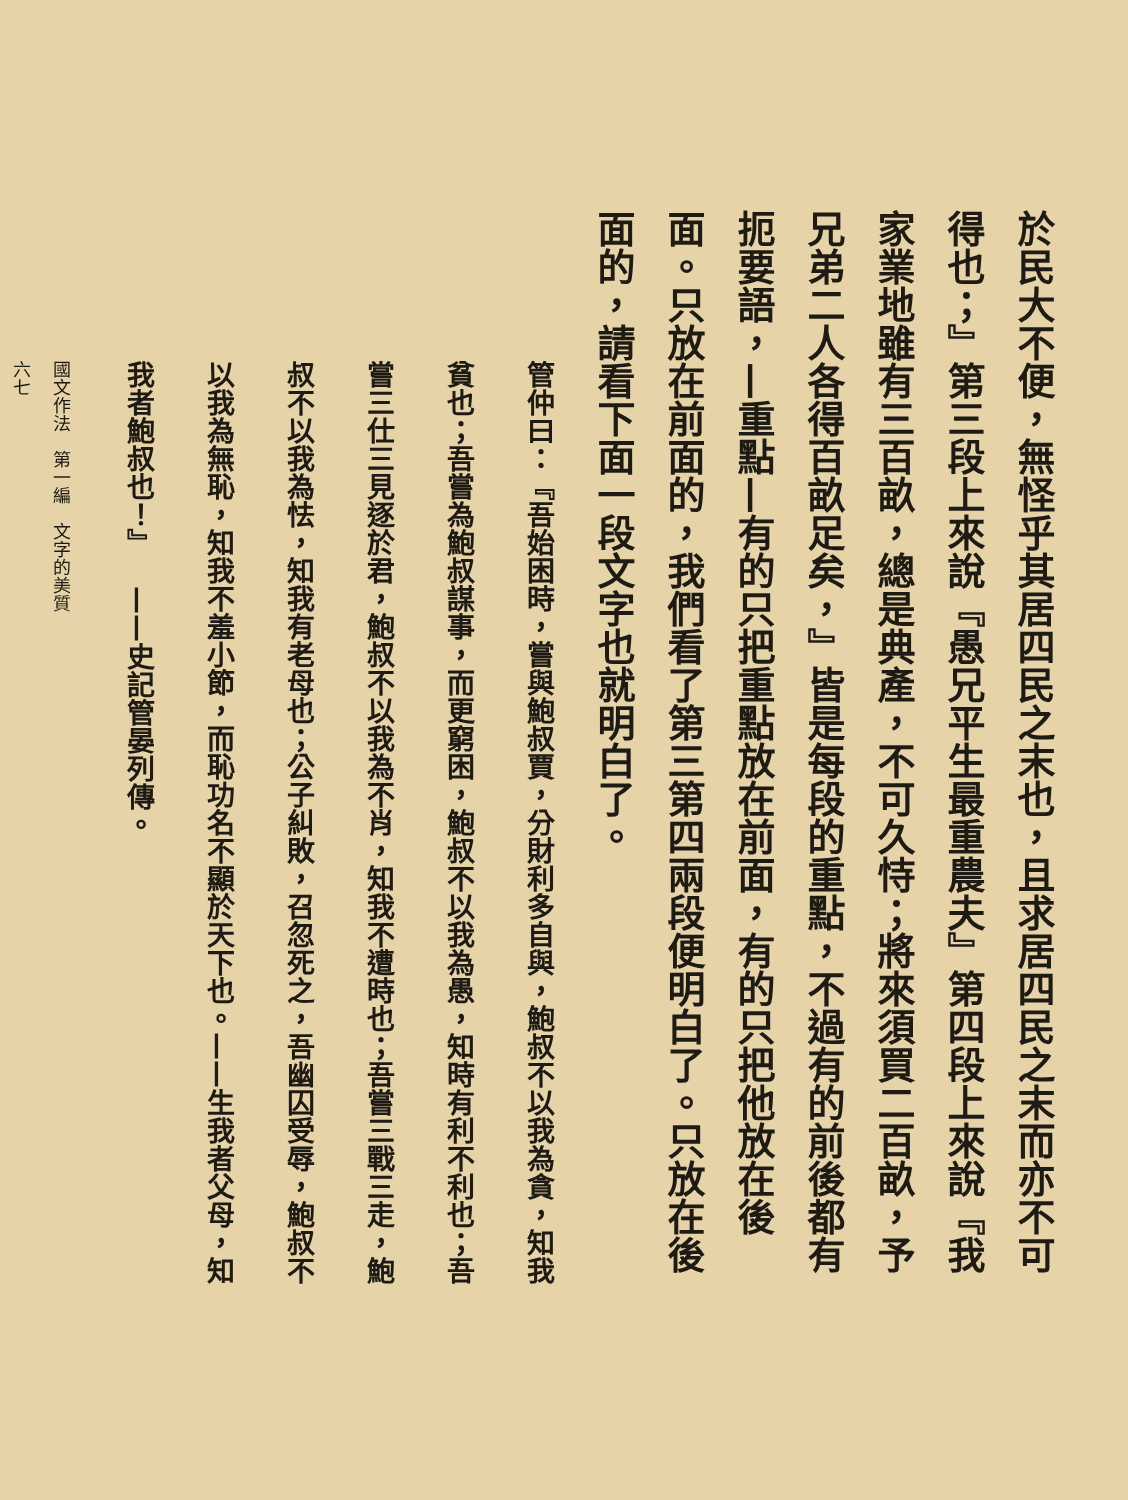於民大不便，無怪乎其居四民之末也，且求居四民之末而亦不可得也；』第三段上來說『愚兄平生最重農夫』第四段上來說『我家業地雖有三百畝，總是典產，不可久恃；將來須買二百畝，予兄弟二人各得百畝足矣，』皆是每段的重點，不過有的前後都有扼要語，—重點—有的只把重點放在前面，有的只把他放在後面。只放在前面的，我們看了第三第四兩段便明白了。只放在後面的，請看下面一段文字也就明白了。
管仲曰：『吾始困時，嘗與鮑叔賈，分財利多自與，鮑叔不以我為貪，知我貧也；吾嘗為鮑叔謀事，而更窮困，鮑叔不以我為愚，知時有利不利也；吾嘗三仕三見逐於君，鮑叔不以我為不肖，知我不遭時也；吾嘗三戰三走，鮑叔不以我為怯，知我有老母也；公子糾敗，召忽死之，吾幽囚受辱，鮑叔不以我為無恥，知我不羞小節，而恥功名不顯於天下也。——生我者父母，知我者鮑叔也！』——史記管晏列傳。
國文作法　第一編　文字的美質
六七